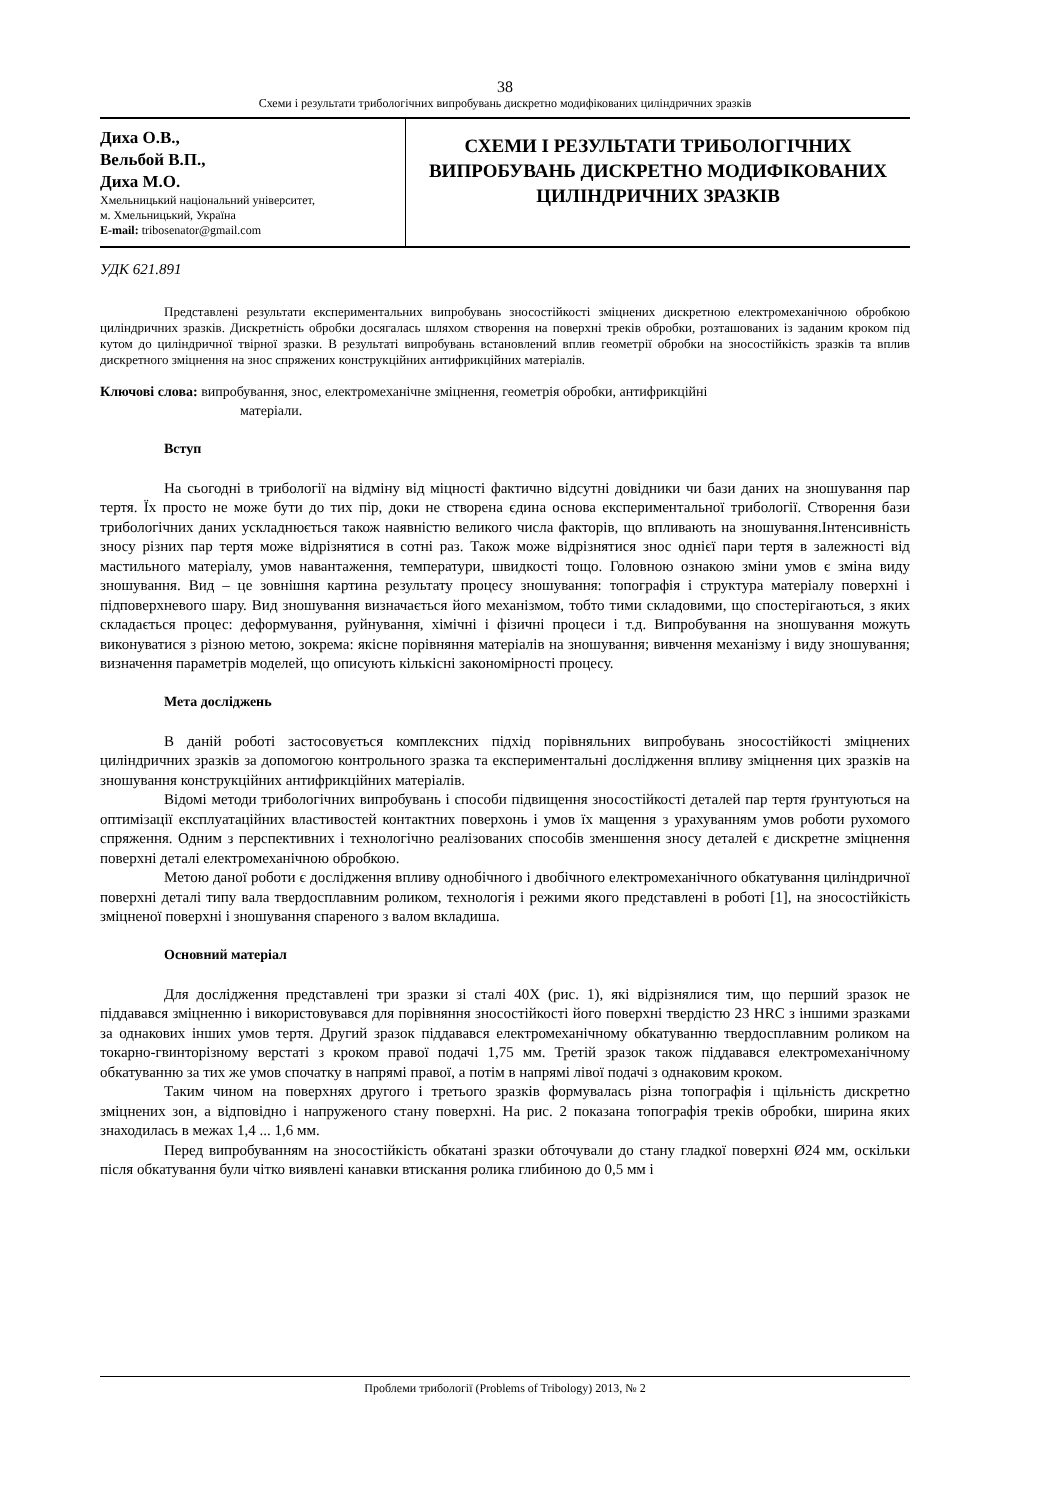38
Схеми і результати трибологічних випробувань дискретно модифікованих циліндричних зразків
Диха О.В.,
Вельбой В.П.,
Диха М.О.
Хмельницький національний університет,
м. Хмельницький, Україна
E-mail: tribosenator@gmail.com
СХЕМИ І РЕЗУЛЬТАТИ ТРИБОЛОГІЧНИХ ВИПРОБУВАНЬ ДИСКРЕТНО МОДИФІКОВАНИХ ЦИЛІНДРИЧНИХ ЗРАЗКІВ
УДК 621.891
Представлені результати експериментальних випробувань зносостійкості зміцнених дискретною електромеханічною обробкою циліндричних зразків. Дискретність обробки досягалась шляхом створення на поверхні треків обробки, розташованих із заданим кроком під кутом до циліндричної твірної зразки. В результаті випробувань встановлений вплив геометрії обробки на зносостійкість зразків та вплив дискретного зміцнення на знос спряжених конструкційних антифрикційних матеріалів.
Ключові слова: випробування, знос, електромеханічне зміцнення, геометрія обробки, антифрикційні
матеріали.
Вступ
На сьогодні в трибології на відміну від міцності фактично відсутні довідники чи бази даних на зношування пар тертя. Їх просто не може бути до тих пір, доки не створена єдина основа експериментальної трибології. Створення бази трибологічних даних ускладнюється також наявністю великого числа факторів, що впливають на зношування.Інтенсивність зносу різних пар тертя може відрізнятися в сотні раз. Також може відрізнятися знос однієї пари тертя в залежності від мастильного матеріалу, умов навантаження, температури, швидкості тощо. Головною ознакою зміни умов є зміна виду зношування. Вид – це зовнішня картина результату процесу зношування: топографія і структура матеріалу поверхні і підповерхневого шару. Вид зношування визначається його механізмом, тобто тими складовими, що спостерігаються, з яких складається процес: деформування, руйнування, хімічні і фізичні процеси і т.д. Випробування на зношування можуть виконуватися з різною метою, зокрема: якісне порівняння матеріалів на зношування; вивчення механізму і виду зношування; визначення параметрів моделей, що описують кількісні закономірності процесу.
Мета досліджень
В даній роботі застосовується комплексних підхід порівняльних випробувань зносостійкості зміцнених циліндричних зразків за допомогою контрольного зразка та експериментальні дослідження впливу зміцнення цих зразків на зношування конструкційних антифрикційних матеріалів.
Відомі методи трибологічних випробувань і способи підвищення зносостійкості деталей пар тертя ґрунтуються на оптимізації експлуатаційних властивостей контактних поверхонь і умов їх мащення з урахуванням умов роботи рухомого спряження. Одним з перспективних і технологічно реалізованих способів зменшення зносу деталей є дискретне зміцнення поверхні деталі електромеханічною обробкою.
Метою даної роботи є дослідження впливу однобічного і двобічного електромеханічного обкатування циліндричної поверхні деталі типу вала твердосплавним роликом, технологія і режими якого представлені в роботі [1], на зносостійкість зміцненої поверхні і зношування спареного з валом вкладиша.
Основний матеріал
Для дослідження представлені три зразки зі сталі 40Х (рис. 1), які відрізнялися тим, що перший зразок не піддавався зміцненню і використовувався для порівняння зносостійкості його поверхні твердістю 23 HRC з іншими зразками за однакових інших умов тертя. Другий зразок піддавався електромеханічному обкатуванню твердосплавним роликом на токарно-гвинторізному верстаті з кроком правої подачі 1,75 мм. Третій зразок також піддавався електромеханічному обкатуванню за тих же умов спочатку в напрямі правої, а потім в напрямі лівої подачі з однаковим кроком.
Таким чином на поверхнях другого і третього зразків формувалась різна топографія і щільність дискретно зміцнених зон, а відповідно і напруженого стану поверхні. На рис. 2 показана топографія треків обробки, ширина яких знаходилась в межах 1,4 ... 1,6 мм.
Перед випробуванням на зносостійкість обкатані зразки обточували до стану гладкої поверхні Ø24 мм, оскільки після обкатування були чітко виявлені канавки втискання ролика глибиною до 0,5 мм і
Проблеми трибології (Problems of Tribology) 2013, № 2